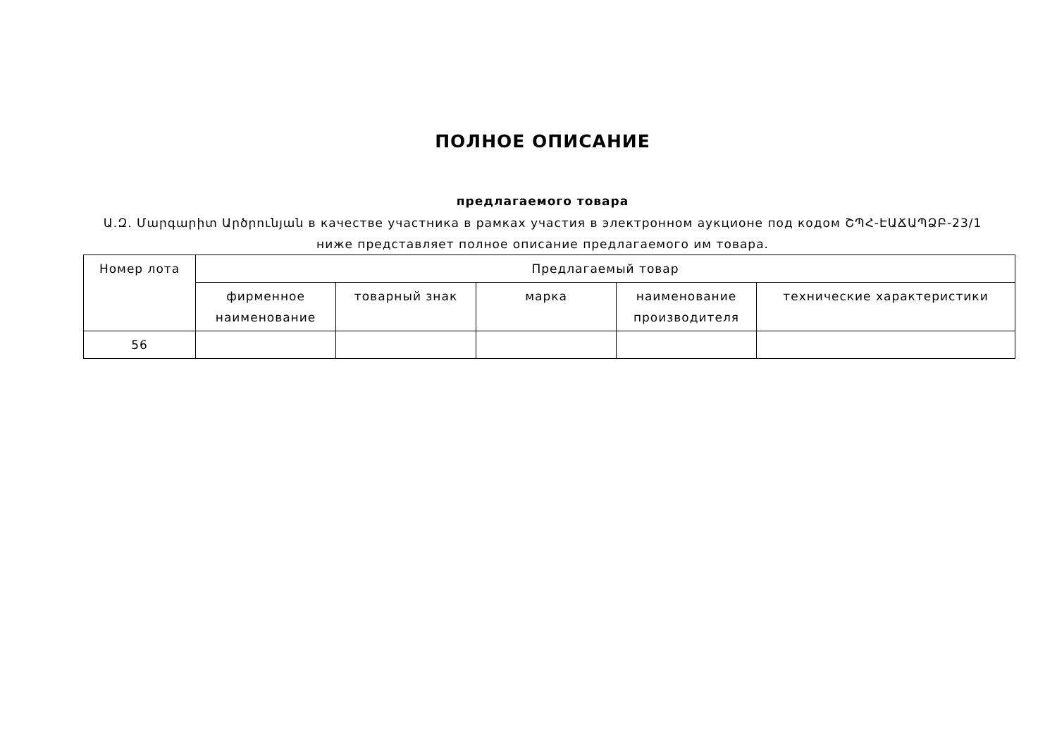ПОЛНОЕ ОПИСАНИЕ
предлагаемого товара
Ա.Զ. Մարգարիտ Արծրունյան в качестве участника в рамках участия в электронном аукционе под кодом ՇՊՀ-ԷԱՃԱՊՁԲ-23/1 ниже представляет полное описание предлагаемого им товара.
| Номер лота | Предлагаемый товар | | | | |
| | фирменное наименование | товарный знак | марка | наименование производителя | технические характеристики |
| 56 | | | | | |